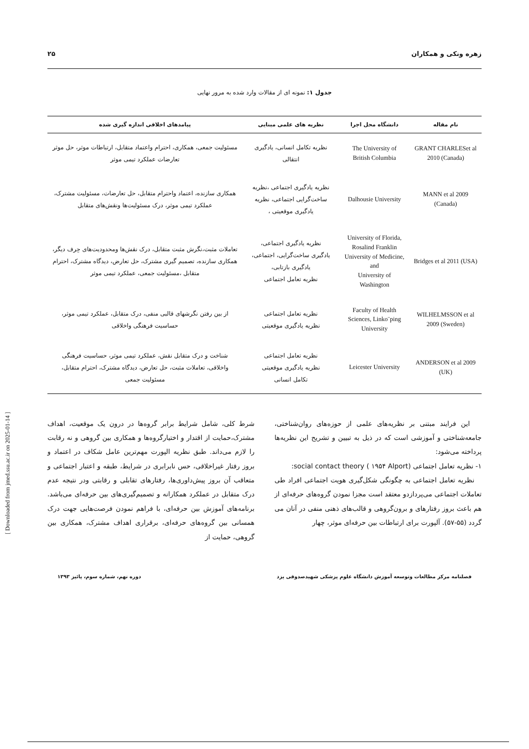زهره ونکی و همکاران ۲۵
جدول ۱: نمونه ای از مقالات وارد شده به مرور نهایی
| نام مقاله | دانشگاه محل اجرا | نظریه های علمی مبنایی | پیامدهای اخلاقی اندازه گیری شده |
| --- | --- | --- | --- |
| GRANT CHARLESet al 2010 (Canada) | The University of British Columbia | نظریه تکامل انسانی، یادگیری انتقالی | مسئولیت جمعی، همکاری، احترام واعتماد متقابل، ارتباطات موثر، حل موثر تعارضات عملکرد تیمی موثر |
| MANN et al 2009 (Canada) | Dalhousie University | نظریه یادگیری اجتماعی ،نظریه ساخت‌گرایی اجتماعی، نظریه یادگیری موقعیتی ، | همکاری سازنده، اعتماد واحترام متقابل، حل تعارضات، مسئولیت مشترک، عملکرد تیمی موثر، درک مسئولیت‌ها ونقش‌های متقابل |
| Bridges et al 2011 (USA) | University of Florida, Rosalind Franklin University of Medicine, and University of Washington | نظریه یادگیری اجتماعی، یادگیری ساخت‌گرایی، اجتماعی، یادگیری بازتابی، نظریه تعامل اجتماعی | تعاملات مثبت،نگرش مثبت متقابل، درک نقش‌ها ومحدودیت‌های حِرف دیگر، همکاری سازنده، تصمیم گیری مشترک، حل تعارض، دیدگاه مشترک، احترام متقابل ،مسئولیت جمعی، عملکرد تیمی موثر |
| WILHELMSSON et al 2009 (Sweden) | Faculty of Health Sciences, Linko¨ping University | نظریه تعامل اجتماعی نظریه یادگیری موقعیتی | از بین رفتن نگرشهای قالبی منفی، درک متقابل، عملکرد تیمی موثر، حساسیت فرهنگی واخلاقی |
| ANDERSON et al 2009 (UK) | Leicester University | نظریه تعامل اجتماعی نظریه یادگیری موقعیتی تکامل انسانی | شناخت و درک متقابل نقش، عملکرد تیمی موثر، حساسیت فرهنگی واخلاقی، تعاملات مثبت، حل تعارض، دیدگاه مشترک، احترام متقابل، مسئولیت جمعی |
این فرایند مبتنی بر نظریه‌های علمی از حوزه‌های روان‌شناختی، جامعه‌شناختی و آموزشی است که در ذیل به تبیین و تشریح این نظریه‌ها پرداخته می‌شود:
۱- نظریه تعامل اجتماعی social contact theory ( ۱۹۵۴ Alport):
نظریه تعامل اجتماعی به چگونگی شکل‌گیری هویت اجتماعی افراد طی تعاملات اجتماعی می‌پردازدو معتقد است مجزا نمودن گروه‌های حرفه‌ای از هم باعث بروز رفتارهای و برون‌گروهی و قالب‌های ذهنی منفی در آنان می گردد (۵۵-۵۷). آلپورت برای ارتباطات بین حرفه‌ای موثر، چهار
شرط کلی، شامل شرایط برابر گروه‌ها در درون یک موقعیت، اهداف مشترک،حمایت از اقتدار و اختیارگروه‌ها و همکاری بین گروهی و نه رقابت را لازم می‌داند. طبق نظریه الپورت مهم‌ترین عامل شکاف در اعتماد و بروز رفتار غیراخلاقی، حس نابرابری در شرایط، طبقه و اعتبار اجتماعی و متعاقب آن بروز پیش‌داوری‌ها، رفتارهای تقابلی و رقابتی ودر نتیجه عدم درک متقابل در عملکرد همکارانه و تصمیم‌گیری‌های بین حرفه‌ای می‌باشد. برنامه‌های آموزش بین حرفه‌ای، با فراهم نمودن فرصت‌هایی جهت درک همسانی بین گروه‌های حرفه‌ای، برقراری اهداف مشترک، همکاری بین گروهی، حمایت از
فصلنامه مرکز مطالعات وتوسعه آموزش دانشگاه علوم پزشکی شهیدصدوقی یزد دوره نهم، شماره سوم، پائیز ۱۳۹۳
[ Downloaded from jmed.ssu.ac.ir on 2025-01-14 ]